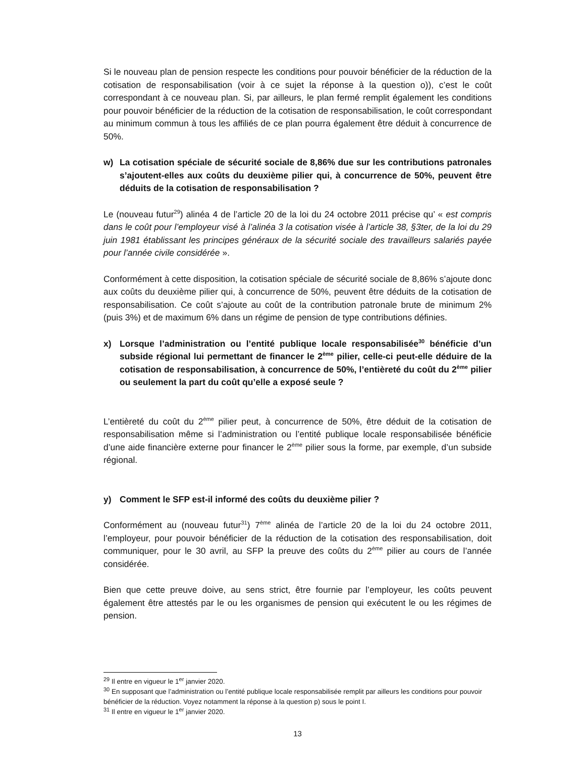Si le nouveau plan de pension respecte les conditions pour pouvoir bénéficier de la réduction de la cotisation de responsabilisation (voir à ce sujet la réponse à la question o)), c’est le coût correspondant à ce nouveau plan. Si, par ailleurs, le plan fermé remplit également les conditions pour pouvoir bénéficier de la réduction de la cotisation de responsabilisation, le coût correspondant au minimum commun à tous les affiliés de ce plan pourra également être déduit à concurrence de 50%.
w) La cotisation spéciale de sécurité sociale de 8,86% due sur les contributions patronales s’ajoutent-elles aux coûts du deuxième pilier qui, à concurrence de 50%, peuvent être déduits de la cotisation de responsabilisation ?
Le (nouveau futur<sup>29</sup>) alinéa 4 de l’article 20 de la loi du 24 octobre 2011 précise qu’ « est compris dans le coût pour l’employeur visé à l’alinéa 3 la cotisation visée à l’article 38, §3ter, de la loi du 29 juin 1981 établissant les principes généraux de la sécurité sociale des travailleurs salariés payée pour l’année civile considérée ».
Conformément à cette disposition, la cotisation spéciale de sécurité sociale de 8,86% s’ajoute donc aux coûts du deuxième pilier qui, à concurrence de 50%, peuvent être déduits de la cotisation de responsabilisation. Ce coût s’ajoute au coût de la contribution patronale brute de minimum 2% (puis 3%) et de maximum 6% dans un régime de pension de type contributions définies.
x) Lorsque l’administration ou l’entité publique locale responsabilisée<sup>30</sup> bénéficie d’un subside régional lui permettant de financer le 2<sup>ème</sup> pilier, celle-ci peut-elle déduire de la cotisation de responsabilisation, à concurrence de 50%, l’entièreté du coût du 2<sup>ème</sup> pilier ou seulement la part du coût qu’elle a exposé seule ?
L’entièreté du coût du 2<sup>ème</sup> pilier peut, à concurrence de 50%, être déduit de la cotisation de responsabilisation même si l’administration ou l’entité publique locale responsabilisée bénéficie d’une aide financière externe pour financer le 2<sup>ème</sup> pilier sous la forme, par exemple, d’un subside régional.
y) Comment le SFP est-il informé des coûts du deuxième pilier ?
Conformément au (nouveau futur<sup>31</sup>) 7<sup>ème</sup> alinéa de l’article 20 de la loi du 24 octobre 2011, l’employeur, pour pouvoir bénéficier de la réduction de la cotisation des responsabilisation, doit communiquer, pour le 30 avril, au SFP la preuve des coûts du 2<sup>ème</sup> pilier au cours de l’année considérée.
Bien que cette preuve doive, au sens strict, être fournie par l’employeur, les coûts peuvent également être attestés par le ou les organismes de pension qui exécutent le ou les régimes de pension.
<sup>29</sup> Il entre en vigueur le 1<sup>er</sup> janvier 2020.
<sup>30</sup> En supposant que l’administration ou l’entité publique locale responsabilisée remplit par ailleurs les conditions pour pouvoir bénéficier de la réduction. Voyez notamment la réponse à la question p) sous le point I.
<sup>31</sup> Il entre en vigueur le 1<sup>er</sup> janvier 2020.
13